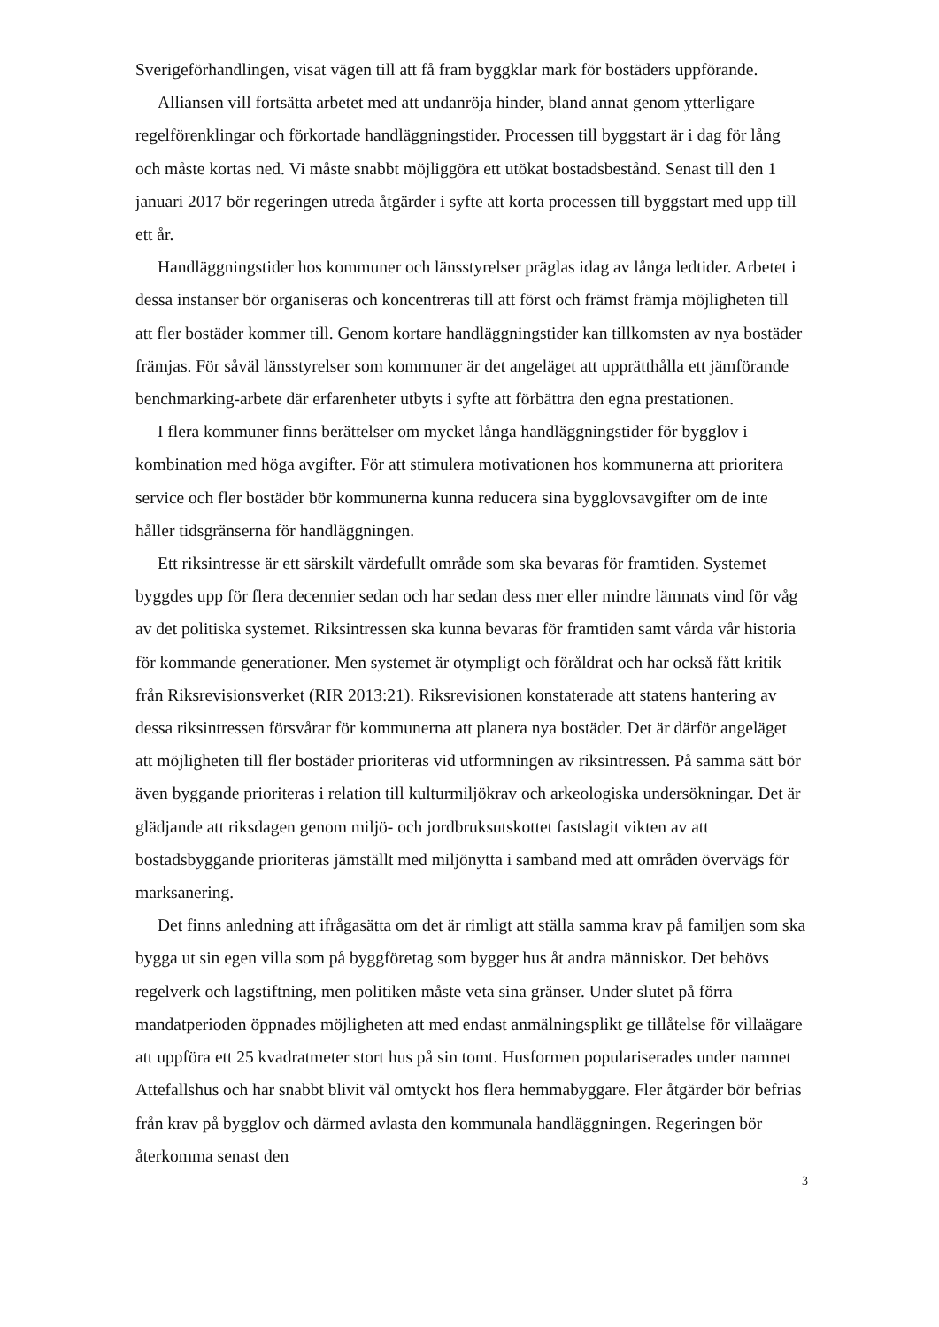Sverigeförhandlingen, visat vägen till att få fram byggklar mark för bostäders uppförande.
Alliansen vill fortsätta arbetet med att undanröja hinder, bland annat genom ytterligare regelförenklingar och förkortade handläggningstider. Processen till byggstart är i dag för lång och måste kortas ned. Vi måste snabbt möjliggöra ett utökat bostadsbestånd. Senast till den 1 januari 2017 bör regeringen utreda åtgärder i syfte att korta processen till byggstart med upp till ett år.
Handläggningstider hos kommuner och länsstyrelser präglas idag av långa ledtider. Arbetet i dessa instanser bör organiseras och koncentreras till att först och främst främja möjligheten till att fler bostäder kommer till. Genom kortare handläggningstider kan tillkomsten av nya bostäder främjas. För såväl länsstyrelser som kommuner är det angeläget att upprätthålla ett jämförande benchmarking-arbete där erfarenheter utbyts i syfte att förbättra den egna prestationen.
I flera kommuner finns berättelser om mycket långa handläggningstider för bygglov i kombination med höga avgifter. För att stimulera motivationen hos kommunerna att prioritera service och fler bostäder bör kommunerna kunna reducera sina bygglovsavgifter om de inte håller tidsgränserna för handläggningen.
Ett riksintresse är ett särskilt värdefullt område som ska bevaras för framtiden. Systemet byggdes upp för flera decennier sedan och har sedan dess mer eller mindre lämnats vind för våg av det politiska systemet. Riksintressen ska kunna bevaras för framtiden samt vårda vår historia för kommande generationer. Men systemet är otympligt och föråldrat och har också fått kritik från Riksrevisionsverket (RIR 2013:21). Riksrevisionen konstaterade att statens hantering av dessa riksintressen försvårar för kommunerna att planera nya bostäder. Det är därför angeläget att möjligheten till fler bostäder prioriteras vid utformningen av riksintressen. På samma sätt bör även byggande prioriteras i relation till kulturmiljökrav och arkeologiska undersökningar. Det är glädjande att riksdagen genom miljö- och jordbruksutskottet fastslagit vikten av att bostadsbyggande prioriteras jämställt med miljönytta i samband med att områden övervägs för marksanering.
Det finns anledning att ifrågasätta om det är rimligt att ställa samma krav på familjen som ska bygga ut sin egen villa som på byggföretag som bygger hus åt andra människor. Det behövs regelverk och lagstiftning, men politiken måste veta sina gränser. Under slutet på förra mandatperioden öppnades möjligheten att med endast anmälningsplikt ge tillåtelse för villaägare att uppföra ett 25 kvadratmeter stort hus på sin tomt. Husformen populariserades under namnet Attefallshus och har snabbt blivit väl omtyckt hos flera hemmabyggare. Fler åtgärder bör befrias från krav på bygglov och därmed avlasta den kommunala handläggningen. Regeringen bör återkomma senast den
3